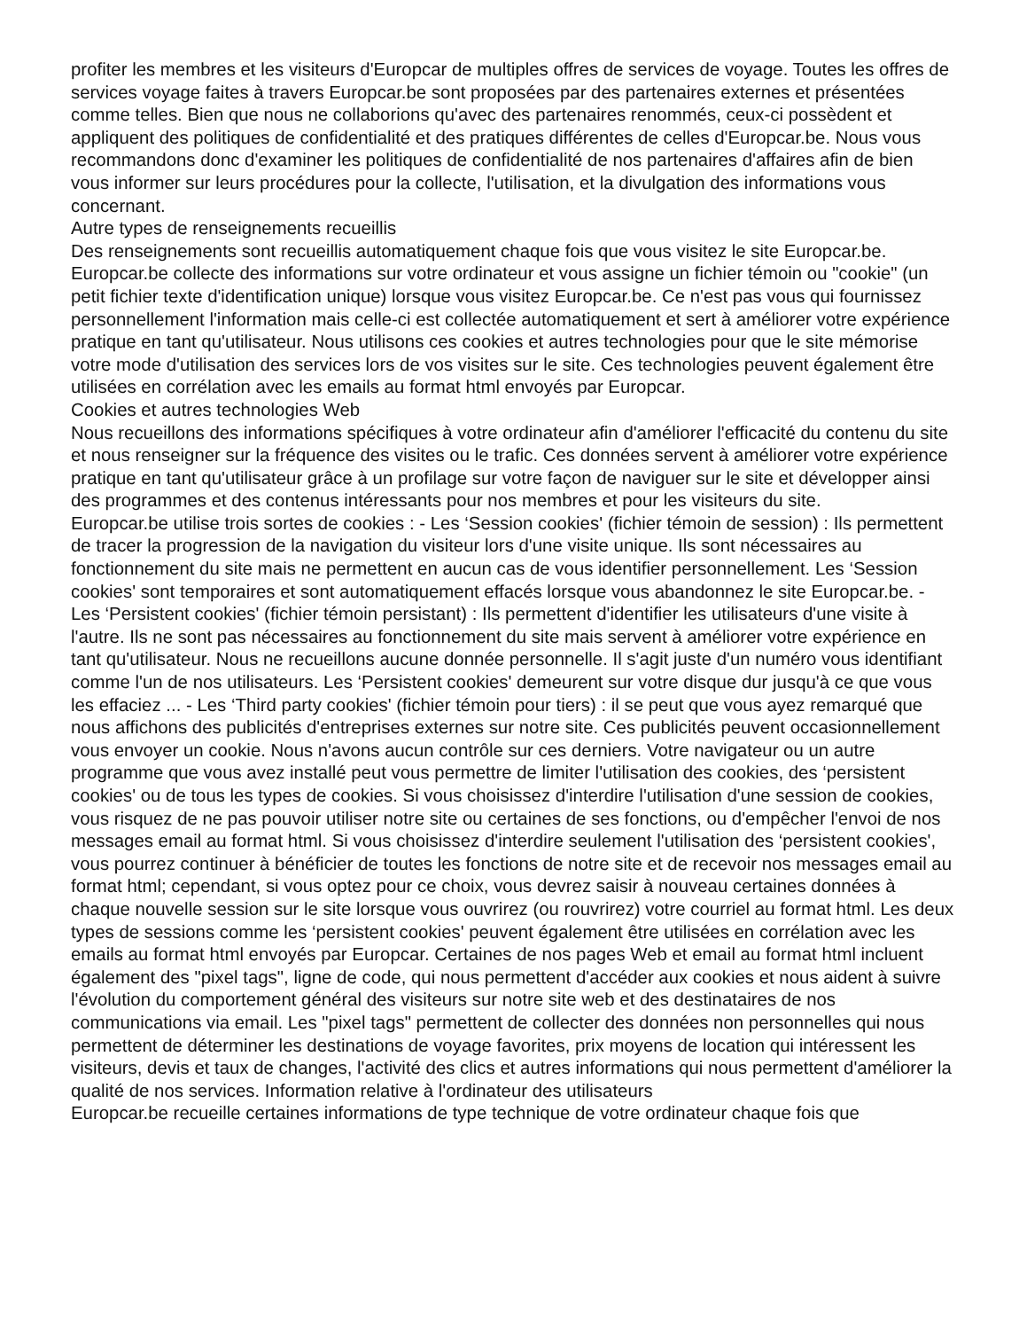profiter les membres et les visiteurs d'Europcar de multiples offres de services de voyage. Toutes les offres de services voyage faites à travers Europcar.be sont proposées par des partenaires externes et présentées comme telles. Bien que nous ne collaborions qu'avec des partenaires renommés, ceux-ci possèdent et appliquent des politiques de confidentialité et des pratiques différentes de celles d'Europcar.be. Nous vous recommandons donc d'examiner les politiques de confidentialité de nos partenaires d'affaires afin de bien vous informer sur leurs procédures pour la collecte, l'utilisation, et la divulgation des informations vous concernant.
Autre types de renseignements recueillis
Des renseignements sont recueillis automatiquement chaque fois que vous visitez le site Europcar.be. Europcar.be collecte des informations sur votre ordinateur et vous assigne un fichier témoin ou "cookie" (un petit fichier texte d'identification unique) lorsque vous visitez Europcar.be. Ce n'est pas vous qui fournissez personnellement l'information mais celle-ci est collectée automatiquement et sert à améliorer votre expérience pratique en tant qu'utilisateur. Nous utilisons ces cookies et autres technologies pour que le site mémorise votre mode d'utilisation des services lors de vos visites sur le site. Ces technologies peuvent également être utilisées en corrélation avec les emails au format html envoyés par Europcar.
Cookies et autres technologies Web
Nous recueillons des informations spécifiques à votre ordinateur afin d'améliorer l'efficacité du contenu du site et nous renseigner sur la fréquence des visites ou le trafic. Ces données servent à améliorer votre expérience pratique en tant qu'utilisateur grâce à un profilage sur votre façon de naviguer sur le site et développer ainsi des programmes et des contenus intéressants pour nos membres et pour les visiteurs du site.
Europcar.be utilise trois sortes de cookies : - Les ‘Session cookies' (fichier témoin de session) : Ils permettent de tracer la progression de la navigation du visiteur lors d'une visite unique. Ils sont nécessaires au fonctionnement du site mais ne permettent en aucun cas de vous identifier personnellement. Les ‘Session cookies' sont temporaires et sont automatiquement effacés lorsque vous abandonnez le site Europcar.be. - Les ‘Persistent cookies' (fichier témoin persistant) : Ils permettent d'identifier les utilisateurs d'une visite à l'autre. Ils ne sont pas nécessaires au fonctionnement du site mais servent à améliorer votre expérience en tant qu'utilisateur. Nous ne recueillons aucune donnée personnelle. Il s'agit juste d'un numéro vous identifiant comme l'un de nos utilisateurs. Les ‘Persistent cookies' demeurent sur votre disque dur jusqu'à ce que vous les effaciez ... - Les ‘Third party cookies' (fichier témoin pour tiers) : il se peut que vous ayez remarqué que nous affichons des publicités d'entreprises externes sur notre site. Ces publicités peuvent occasionnellement vous envoyer un cookie. Nous n'avons aucun contrôle sur ces derniers. Votre navigateur ou un autre programme que vous avez installé peut vous permettre de limiter l'utilisation des cookies, des ‘persistent cookies' ou de tous les types de cookies. Si vous choisissez d'interdire l'utilisation d'une session de cookies, vous risquez de ne pas pouvoir utiliser notre site ou certaines de ses fonctions, ou d'empêcher l'envoi de nos messages email au format html. Si vous choisissez d'interdire seulement l'utilisation des ‘persistent cookies', vous pourrez continuer à bénéficier de toutes les fonctions de notre site et de recevoir nos messages email au format html; cependant, si vous optez pour ce choix, vous devrez saisir à nouveau certaines données à chaque nouvelle session sur le site lorsque vous ouvrirez (ou rouvrirez) votre courriel au format html. Les deux types de sessions comme les ‘persistent cookies' peuvent également être utilisées en corrélation avec les emails au format html envoyés par Europcar. Certaines de nos pages Web et email au format html incluent également des "pixel tags", ligne de code, qui nous permettent d'accéder aux cookies et nous aident à suivre l'évolution du comportement général des visiteurs sur notre site web et des destinataires de nos communications via email. Les "pixel tags" permettent de collecter des données non personnelles qui nous permettent de déterminer les destinations de voyage favorites, prix moyens de location qui intéressent les visiteurs, devis et taux de changes, l'activité des clics et autres informations qui nous permettent d'améliorer la qualité de nos services. Information relative à l'ordinateur des utilisateurs
Europcar.be recueille certaines informations de type technique de votre ordinateur chaque fois que